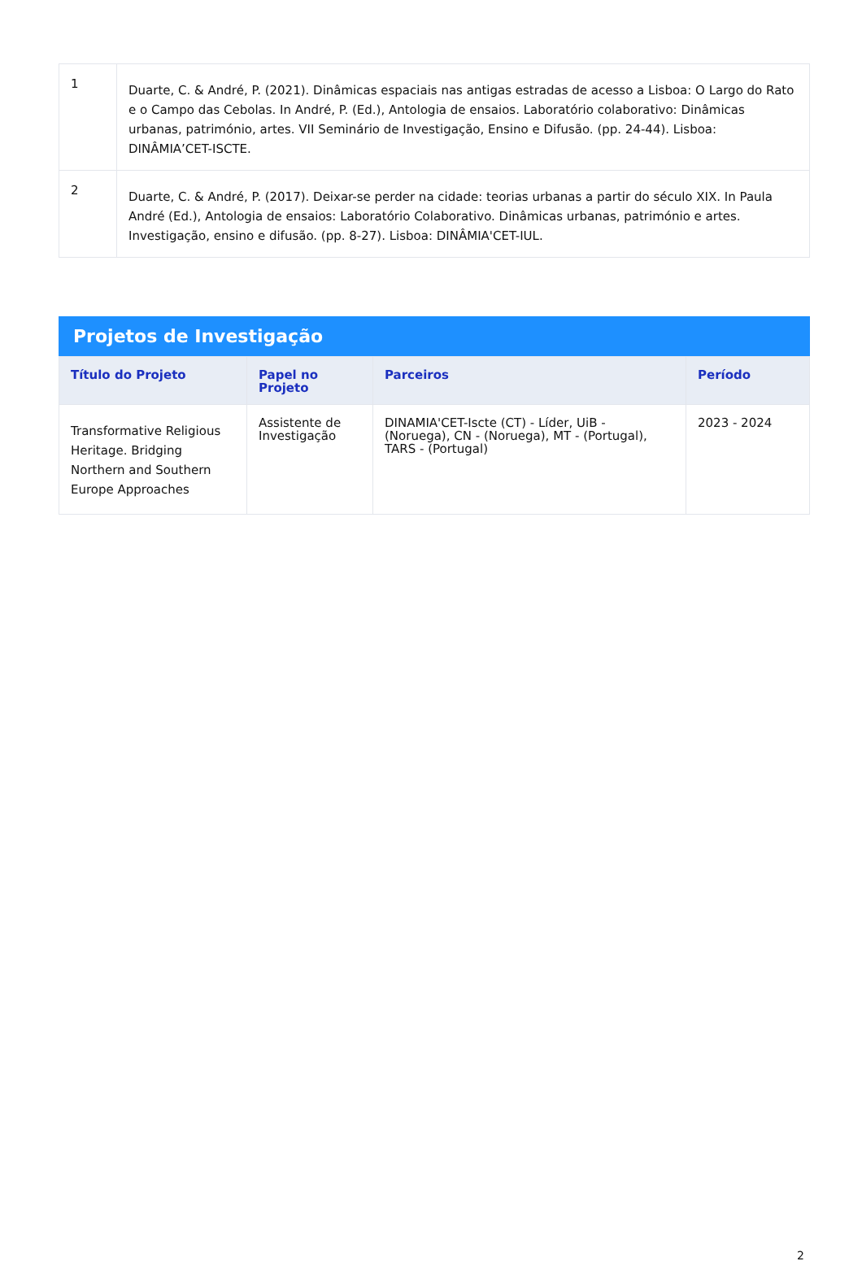| 1 | Duarte, C. & André, P. (2021). Dinâmicas espaciais nas antigas estradas de acesso a Lisboa: O Largo do Rato e o Campo das Cebolas. In André, P. (Ed.), Antologia de ensaios. Laboratório colaborativo: Dinâmicas urbanas, património, artes. VII Seminário de Investigação, Ensino e Difusão. (pp. 24-44). Lisboa: DINÂMIA’CET-ISCTE. |
| 2 | Duarte, C. & André, P. (2017). Deixar-se perder na cidade: teorias urbanas a partir do século XIX. In Paula André (Ed.), Antologia de ensaios: Laboratório Colaborativo. Dinâmicas urbanas, património e artes. Investigação, ensino e difusão. (pp. 8-27). Lisboa: DINÂMIA'CET-IUL. |
Projetos de Investigação
| Título do Projeto | Papel no Projeto | Parceiros | Período |
| --- | --- | --- | --- |
| Transformative Religious Heritage. Bridging Northern and Southern Europe Approaches | Assistente de Investigação | DINAMIA'CET-Iscte (CT) - Líder, UiB - (Noruega), CN - (Noruega), MT - (Portugal), TARS - (Portugal) | 2023 - 2024 |
2